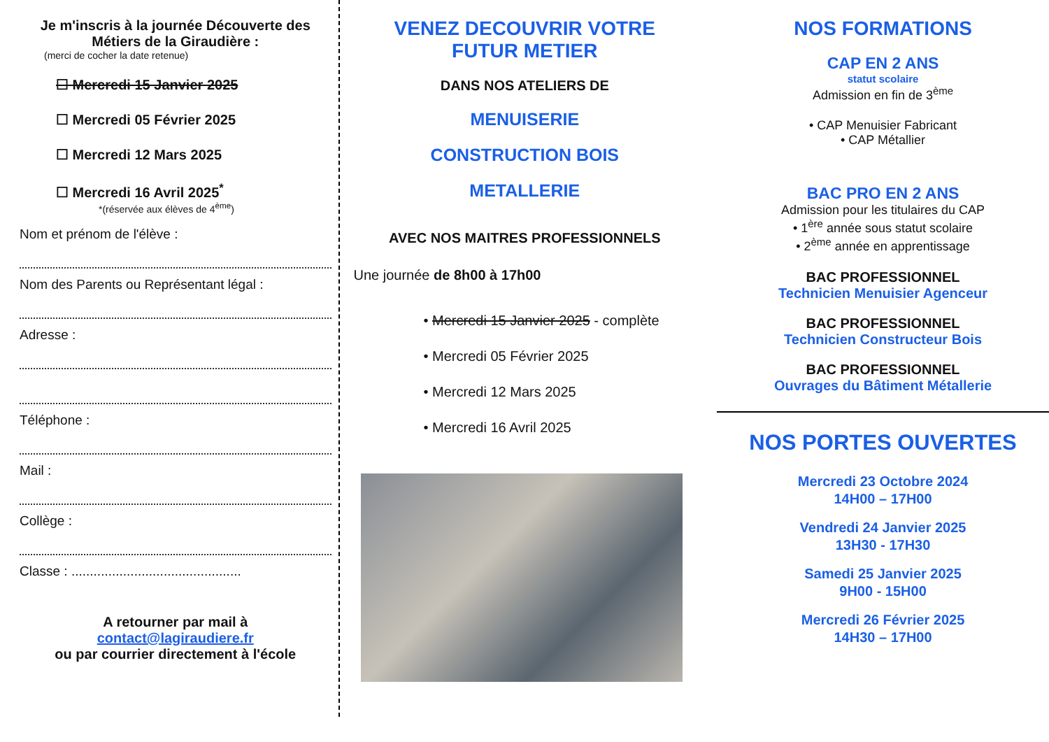Je m'inscris à la journée Découverte des Métiers de la Giraudière :
(merci de cocher la date retenue)
☐ Mercredi 15 Janvier 2025
☐ Mercredi 05 Février 2025
☐ Mercredi 12 Mars 2025
☐ Mercredi 16 Avril 2025<sup>*</sup>
*(réservée aux élèves de 4<sup>ème</sup>)
Nom et prénom de l'élève :
Nom des Parents ou Représentant légal :
Adresse :
Téléphone :
Mail :
Collège :
Classe : ..............................................
A retourner par mail à
contact@lagiraudiere.fr
ou par courrier directement à l'école
VENEZ DECOUVRIR VOTRE
FUTUR METIER
DANS NOS ATELIERS DE
MENUISERIE
CONSTRUCTION BOIS
METALLERIE
AVEC NOS MAITRES PROFESSIONNELS
Une journée de 8h00 à 17h00
• Mercredi 15 Janvier 2025 - complète
• Mercredi 05 Février 2025
• Mercredi 12 Mars 2025
• Mercredi 16 Avril 2025
NOS FORMATIONS
CAP EN 2 ANS
statut scolaire
Admission en fin de 3<sup>ème</sup>
• CAP Menuisier Fabricant
• CAP Métallier
BAC PRO EN 2 ANS
Admission pour les titulaires du CAP
• 1<sup>ère</sup> année sous statut scolaire
• 2<sup>ème</sup> année en apprentissage
BAC PROFESSIONNEL
Technicien Menuisier Agenceur
BAC PROFESSIONNEL
Technicien Constructeur Bois
BAC PROFESSIONNEL
Ouvrages du Bâtiment Métallerie
NOS PORTES OUVERTES
Mercredi 23 Octobre 2024
14H00 – 17H00
Vendredi 24 Janvier 2025
13H30 - 17H30
Samedi 25 Janvier 2025
9H00 - 15H00
Mercredi 26 Février 2025
14H30 – 17H00